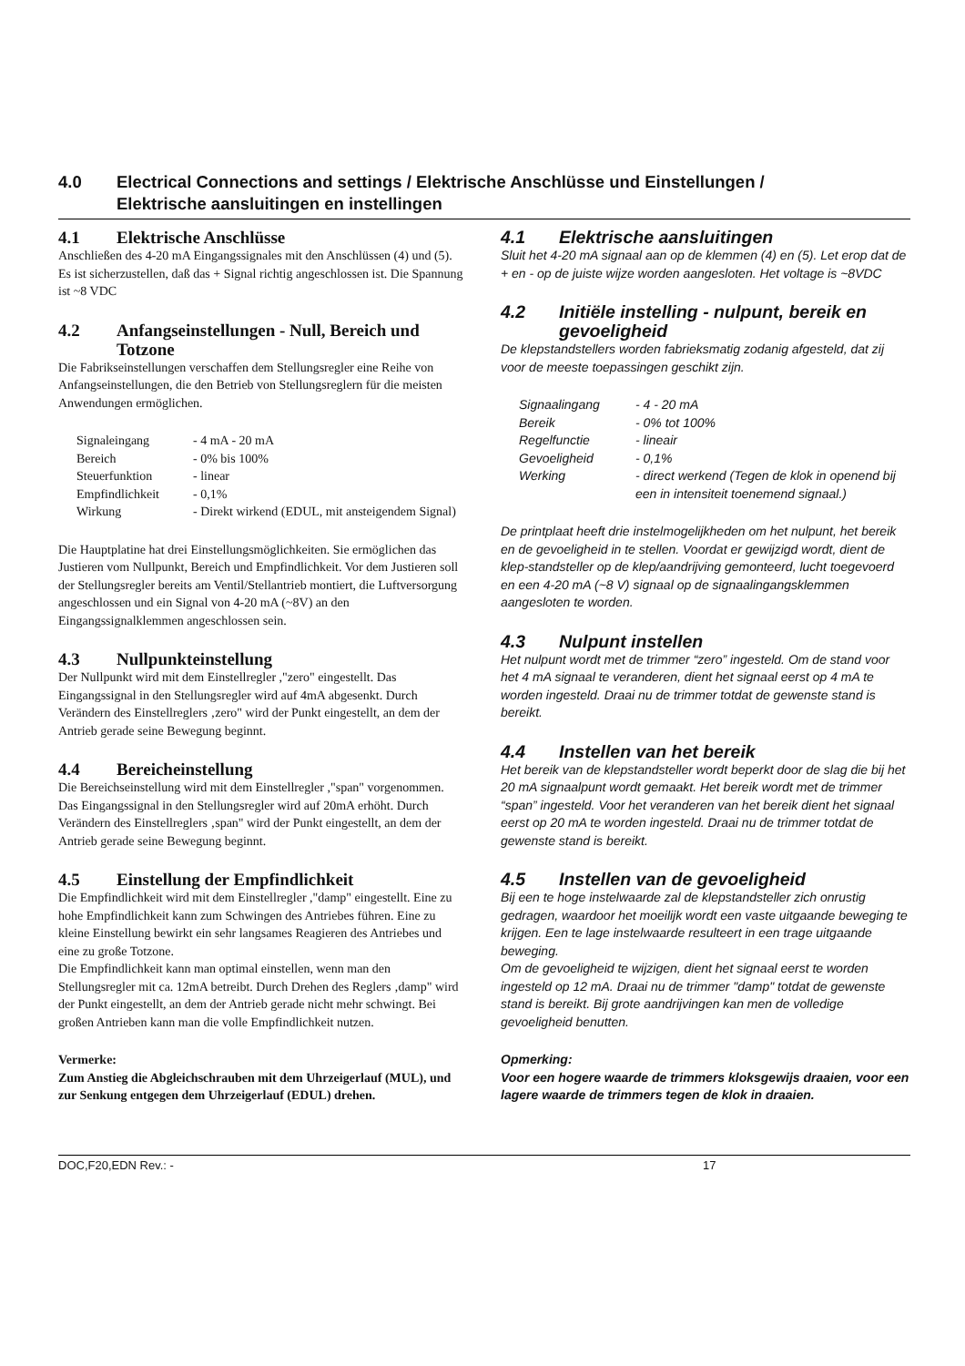4.0 Electrical Connections and settings / Elektrische Anschlüsse und Einstellungen /
Elektrische aansluitingen en instellingen
4.1 Elektrische Anschlüsse
Anschließen des 4-20 mA Eingangssignales mit den Anschlüssen (4) und (5). Es ist sicherzustellen, daß das + Signal richtig angeschlossen ist. Die Spannung ist ~8 VDC
4.2 Anfangseinstellungen - Null, Bereich und Totzone
Die Fabrikseinstellungen verschaffen dem Stellungsregler eine Reihe von Anfangseinstellungen, die den Betrieb von Stellungsreglern für die meisten Anwendungen ermöglichen.
| Signaleingang | - 4 mA - 20 mA |
| Bereich | - 0% bis 100% |
| Steuerfunktion | - linear |
| Empfindlichkeit | - 0,1% |
| Wirkung | - Direkt wirkend (EDUL, mit ansteigendem Signal) |
Die Hauptplatine hat drei Einstellungsmöglichkeiten. Sie ermöglichen das Justieren vom Nullpunkt, Bereich und Empfindlichkeit. Vor dem Justieren soll der Stellungsregler bereits am Ventil/Stellantrieb montiert, die Luftversorgung angeschlossen und ein Signal von 4-20 mA (~8V) an den Eingangssignalklemmen angeschlossen sein.
4.3 Nullpunkteinstellung
Der Nullpunkt wird mit dem Einstellregler ,"zero" eingestellt. Das Eingangssignal in den Stellungsregler wird auf 4mA abgesenkt. Durch Verändern des Einstellreglers ‚zero" wird der Punkt eingestellt, an dem der Antrieb gerade seine Bewegung beginnt.
4.4 Bereicheinstellung
Die Bereichseinstellung wird mit dem Einstellregler ,"span" vorgenommen. Das Eingangssignal in den Stellungsregler wird auf 20mA erhöht. Durch Verändern des Einstellreglers ‚span" wird der Punkt eingestellt, an dem der Antrieb gerade seine Bewegung beginnt.
4.5 Einstellung der Empfindlichkeit
Die Empfindlichkeit wird mit dem Einstellregler ,"damp" eingestellt. Eine zu hohe Empfindlichkeit kann zum Schwingen des Antriebes führen. Eine zu kleine Einstellung bewirkt ein sehr langsames Reagieren des Antriebes und eine zu große Totzone.
Die Empfindlichkeit kann man optimal einstellen, wenn man den Stellungsregler mit ca. 12mA betreibt. Durch Drehen des Reglers ‚damp" wird der Punkt eingestellt, an dem der Antrieb gerade nicht mehr schwingt. Bei großen Antrieben kann man die volle Empfindlichkeit nutzen.
Vermerke:
Zum Anstieg die Abgleichschrauben mit dem Uhrzeigerlauf (MUL), und zur Senkung entgegen dem Uhrzeigerlauf (EDUL) drehen.
4.1 Elektrische aansluitingen
Sluit het 4-20 mA signaal aan op de klemmen (4) en (5). Let erop dat de + en - op de juiste wijze worden aangesloten. Het voltage is ~8VDC
4.2 Initiële instelling - nulpunt, bereik en gevoeligheid
De klepstandstellers worden fabrieksmatig zodanig afgesteld, dat zij voor de meeste toepassingen geschikt zijn.
| Signaalingang | - 4 - 20 mA |
| Bereik | - 0% tot 100% |
| Regelfunctie | - lineair |
| Gevoeligheid | - 0,1% |
| Werking | - direct werkend (Tegen de klok in openend bij een in intensiteit toenemend signaal.) |
De printplaat heeft drie instelmogelijkheden om het nulpunt, het bereik en de gevoeligheid in te stellen. Voordat er gewijzigd wordt, dient de klep-standsteller op de klep/aandrijving gemonteerd, lucht toegevoerd en een 4-20 mA (~8 V) signaal op de signaalingangsklemmen aangesloten te worden.
4.3 Nulpunt instellen
Het nulpunt wordt met de trimmer “zero” ingesteld. Om de stand voor het 4 mA signaal te veranderen, dient het signaal eerst op 4 mA te worden ingesteld. Draai nu de trimmer totdat de gewenste stand is bereikt.
4.4 Instellen van het bereik
Het bereik van de klepstandsteller wordt beperkt door de slag die bij het 20 mA signaalpunt wordt gemaakt. Het bereik wordt met de trimmer “span” ingesteld. Voor het veranderen van het bereik dient het signaal eerst op 20 mA te worden ingesteld. Draai nu de trimmer totdat de gewenste stand is bereikt.
4.5 Instellen van de gevoeligheid
Bij een te hoge instelwaarde zal de klepstandsteller zich onrustig gedragen, waardoor het moeilijk wordt een vaste uitgaande beweging te krijgen. Een te lage instelwaarde resulteert in een trage uitgaande beweging.
Om de gevoeligheid te wijzigen, dient het signaal eerst te worden ingesteld op 12 mA. Draai nu de trimmer "damp" totdat de gewenste stand is bereikt. Bij grote aandrijvingen kan men de volledige gevoeligheid benutten.
Opmerking:
Voor een hogere waarde de trimmers kloksgewijs draaien, voor een lagere waarde de trimmers tegen de klok in draaien.
DOC,F20,EDN Rev.: - 17